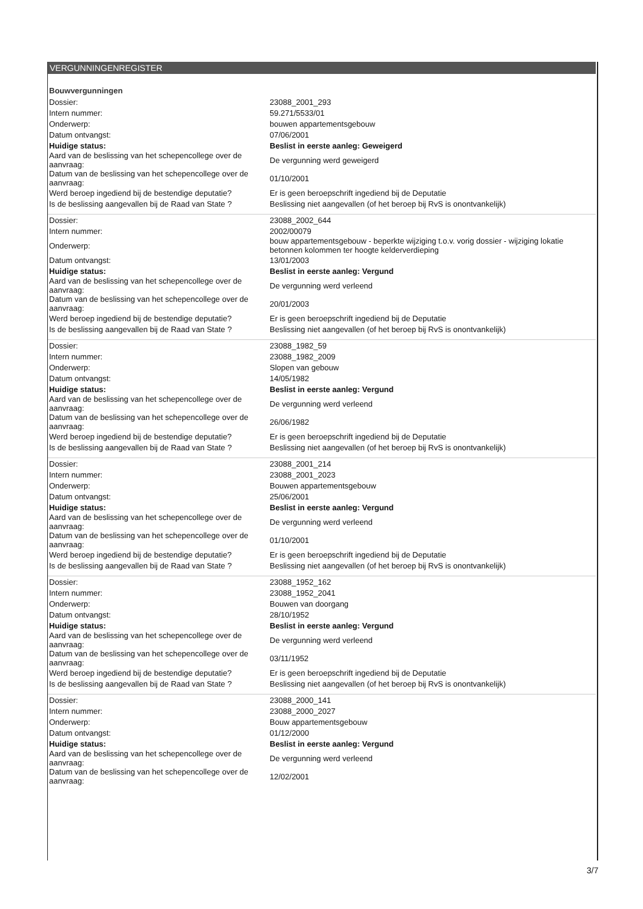VERGUNNINGENREGISTER
Bouwvergunningen
| Dossier: | 23088_2001_293 |
| Intern nummer: | 59.271/5533/01 |
| Onderwerp: | bouwen appartementsgebouw |
| Datum ontvangst: | 07/06/2001 |
| Huidige status: | Beslist in eerste aanleg: Geweigerd |
| Aard van de beslissing van het schepencollege over de aanvraag: | De vergunning werd geweigerd |
| Datum van de beslissing van het schepencollege over de aanvraag: | 01/10/2001 |
| Werd beroep ingediend bij de bestendige deputatie? | Er is geen beroepschrift ingediend bij de Deputatie |
| Is de beslissing aangevallen bij de Raad van State ? | Beslissing niet aangevallen (of het beroep bij RvS is onontvankelijk) |
| Dossier: | 23088_2002_644 |
| Intern nummer: | 2002/00079 |
| Onderwerp: | bouw appartementsgebouw - beperkte wijziging t.o.v. vorig dossier - wijziging lokatie betonnen kolommen ter hoogte kelderverdieping |
| Datum ontvangst: | 13/01/2003 |
| Huidige status: | Beslist in eerste aanleg: Vergund |
| Aard van de beslissing van het schepencollege over de aanvraag: | De vergunning werd verleend |
| Datum van de beslissing van het schepencollege over de aanvraag: | 20/01/2003 |
| Werd beroep ingediend bij de bestendige deputatie? | Er is geen beroepschrift ingediend bij de Deputatie |
| Is de beslissing aangevallen bij de Raad van State ? | Beslissing niet aangevallen (of het beroep bij RvS is onontvankelijk) |
| Dossier: | 23088_1982_59 |
| Intern nummer: | 23088_1982_2009 |
| Onderwerp: | Slopen van gebouw |
| Datum ontvangst: | 14/05/1982 |
| Huidige status: | Beslist in eerste aanleg: Vergund |
| Aard van de beslissing van het schepencollege over de aanvraag: | De vergunning werd verleend |
| Datum van de beslissing van het schepencollege over de aanvraag: | 26/06/1982 |
| Werd beroep ingediend bij de bestendige deputatie? | Er is geen beroepschrift ingediend bij de Deputatie |
| Is de beslissing aangevallen bij de Raad van State ? | Beslissing niet aangevallen (of het beroep bij RvS is onontvankelijk) |
| Dossier: | 23088_2001_214 |
| Intern nummer: | 23088_2001_2023 |
| Onderwerp: | Bouwen appartementsgebouw |
| Datum ontvangst: | 25/06/2001 |
| Huidige status: | Beslist in eerste aanleg: Vergund |
| Aard van de beslissing van het schepencollege over de aanvraag: | De vergunning werd verleend |
| Datum van de beslissing van het schepencollege over de aanvraag: | 01/10/2001 |
| Werd beroep ingediend bij de bestendige deputatie? | Er is geen beroepschrift ingediend bij de Deputatie |
| Is de beslissing aangevallen bij de Raad van State ? | Beslissing niet aangevallen (of het beroep bij RvS is onontvankelijk) |
| Dossier: | 23088_1952_162 |
| Intern nummer: | 23088_1952_2041 |
| Onderwerp: | Bouwen van doorgang |
| Datum ontvangst: | 28/10/1952 |
| Huidige status: | Beslist in eerste aanleg: Vergund |
| Aard van de beslissing van het schepencollege over de aanvraag: | De vergunning werd verleend |
| Datum van de beslissing van het schepencollege over de aanvraag: | 03/11/1952 |
| Werd beroep ingediend bij de bestendige deputatie? | Er is geen beroepschrift ingediend bij de Deputatie |
| Is de beslissing aangevallen bij de Raad van State ? | Beslissing niet aangevallen (of het beroep bij RvS is onontvankelijk) |
| Dossier: | 23088_2000_141 |
| Intern nummer: | 23088_2000_2027 |
| Onderwerp: | Bouw appartementsgebouw |
| Datum ontvangst: | 01/12/2000 |
| Huidige status: | Beslist in eerste aanleg: Vergund |
| Aard van de beslissing van het schepencollege over de aanvraag: | De vergunning werd verleend |
| Datum van de beslissing van het schepencollege over de aanvraag: | 12/02/2001 |
3/7